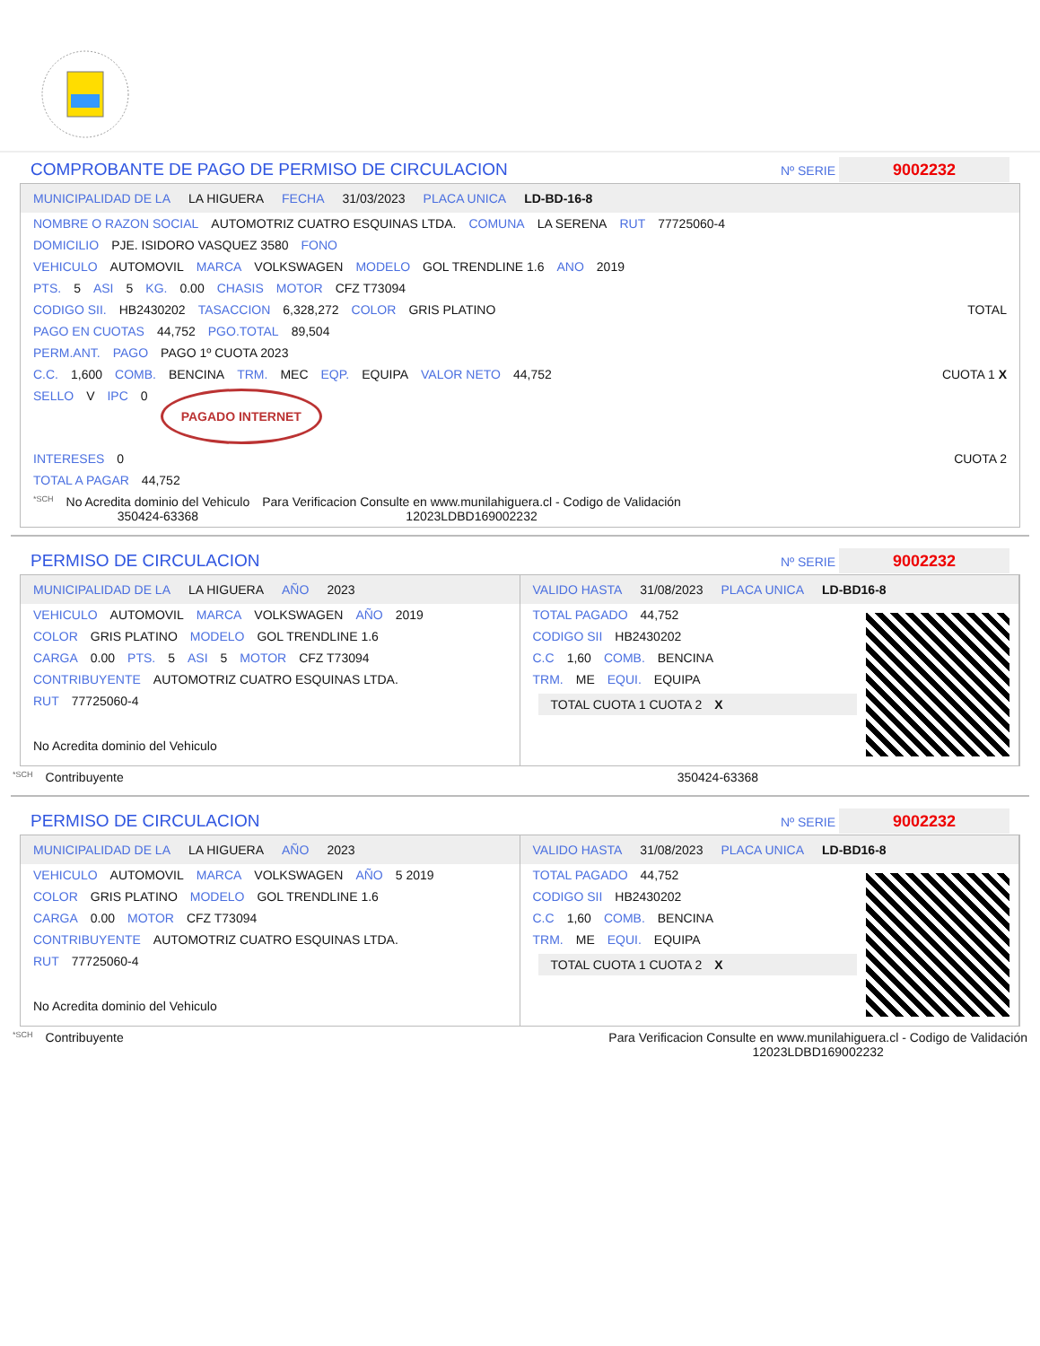COMPROBANTE DE PAGO DE PERMISO DE CIRCULACION Nº SERIE 9002232
MUNICIPALIDAD DE LA LA HIGUERA FECHA 31/03/2023 PLACA UNICA LD-BD-16-8
NOMBRE O RAZON SOCIAL AUTOMOTRIZ CUATRO ESQUINAS LTDA. COMUNA LA SERENA RUT 77725060-4
DOMICILIO PJE. ISIDORO VASQUEZ 3580 FONO
VEHICULO AUTOMOVIL MARCA VOLKSWAGEN MODELO GOL TRENDLINE 1.6 ANO 2019
PTS. 5 ASI 5 KG. 0.00 CHASIS MOTOR CFZ T73094
CODIGO SII. HB2430202 TASACCION 6,328,272 COLOR GRIS PLATINO TOTAL
PAGO EN CUOTAS 44,752 PGO.TOTAL 89,504
PERM.ANT. PAGO PAGO 1º CUOTA 2023
C.C. 1,600 COMB. BENCINA TRM. MEC EQP. EQUIPA VALOR NETO 44,752 CUOTA 1 X
SELLO V IPC 0 PAGADO INTERNET
INTERESES 0 CUOTA 2
TOTAL A PAGAR 44,752
*SCH No Acredita dominio del Vehiculo
350424-63368 Para Verificacion Consulte en www.munilahiguera.cl - Codigo de Validación
12023LDBD169002232
PERMISO DE CIRCULACION Nº SERIE 9002232
MUNICIPALIDAD DE LA LA HIGUERA AÑO 2023
VEHICULO AUTOMOVIL MARCA VOLKSWAGEN AÑO 2019
COLOR GRIS PLATINO MODELO GOL TRENDLINE 1.6
CARGA 0.00 PTS. 5 ASI 5 MOTOR CFZ T73094
CONTRIBUYENTE AUTOMOTRIZ CUATRO ESQUINAS LTDA.
RUT 77725060-4
No Acredita dominio del Vehiculo
VALIDO HASTA 31/08/2023 PLACA UNICA LD-BD16-8
TOTAL PAGADO 44,752
CODIGO SII HB2430202
C.C 1,60 COMB. BENCINA
TRM. ME EQUI. EQUIPA
TOTAL CUOTA 1 CUOTA 2 X
*SCH Contribuyente 350424-63368
PERMISO DE CIRCULACION Nº SERIE 9002232
MUNICIPALIDAD DE LA LA HIGUERA AÑO 2023
VEHICULO AUTOMOVIL MARCA VOLKSWAGEN AÑO 5 2019
COLOR GRIS PLATINO MODELO GOL TRENDLINE 1.6
CARGA 0.00 MOTOR CFZ T73094
CONTRIBUYENTE AUTOMOTRIZ CUATRO ESQUINAS LTDA.
RUT 77725060-4
No Acredita dominio del Vehiculo
VALIDO HASTA 31/08/2023 PLACA UNICA LD-BD16-8
TOTAL PAGADO 44,752
CODIGO SII HB2430202
C.C 1,60 COMB. BENCINA
TRM. ME EQUI. EQUIPA
TOTAL CUOTA 1 CUOTA 2 X
*SCH Contribuyente Para Verificacion Consulte en www.munilahiguera.cl - Codigo de Validación
12023LDBD169002232